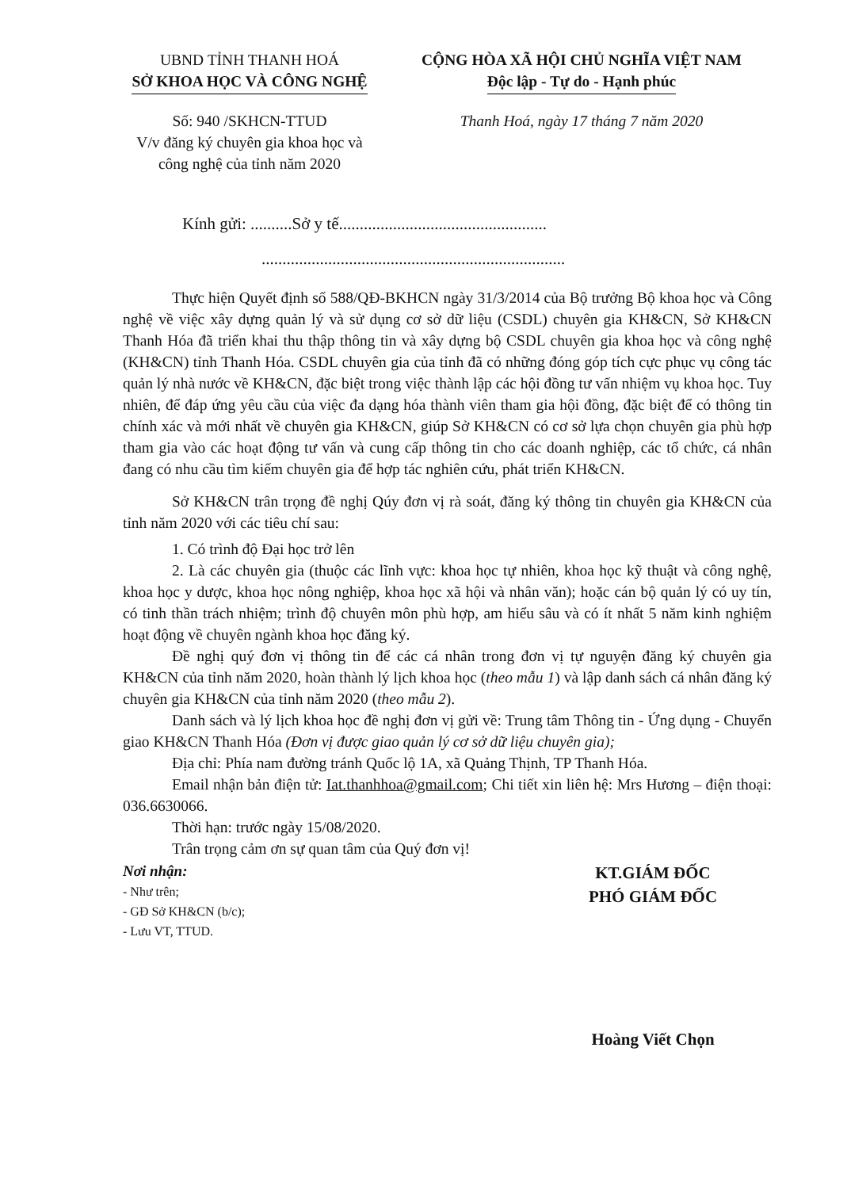UBND TỈNH THANH HOÁ
SỞ KHOA HỌC VÀ CÔNG NGHỆ
Số: 940 /SKHCN-TTUD
V/v đăng ký chuyên gia khoa học và
công nghệ của tỉnh năm 2020
CỘNG HÒA XÃ HỘI CHỦ NGHĨA VIỆT NAM
Độc lập - Tự do - Hạnh phúc
Thanh Hoá, ngày 17 tháng 7 năm 2020
Kính gửi: ..........Sở y tế..................................................
.........................................................................
Thực hiện Quyết định số 588/QĐ-BKHCN ngày 31/3/2014 của Bộ trưởng Bộ khoa học và Công nghệ về việc xây dựng quản lý và sử dụng cơ sở dữ liệu (CSDL) chuyên gia KH&CN, Sở KH&CN Thanh Hóa đã triển khai thu thập thông tin và xây dựng bộ CSDL chuyên gia khoa học và công nghệ (KH&CN) tỉnh Thanh Hóa. CSDL chuyên gia của tỉnh đã có những đóng góp tích cực phục vụ công tác quản lý nhà nước về KH&CN, đặc biệt trong việc thành lập các hội đồng tư vấn nhiệm vụ khoa học. Tuy nhiên, để đáp ứng yêu cầu của việc đa dạng hóa thành viên tham gia hội đồng, đặc biệt để có thông tin chính xác và mới nhất về chuyên gia KH&CN, giúp Sở KH&CN có cơ sở lựa chọn chuyên gia phù hợp tham gia vào các hoạt động tư vấn và cung cấp thông tin cho các doanh nghiệp, các tổ chức, cá nhân đang có nhu cầu tìm kiếm chuyên gia để hợp tác nghiên cứu, phát triển KH&CN.
Sở KH&CN trân trọng đề nghị Qúy đơn vị rà soát, đăng ký thông tin chuyên gia KH&CN của tỉnh năm 2020 với các tiêu chí sau:
1. Có trình độ Đại học trở lên
2. Là các chuyên gia (thuộc các lĩnh vực: khoa học tự nhiên, khoa học kỹ thuật và công nghệ, khoa học y dược, khoa học nông nghiệp, khoa học xã hội và nhân văn); hoặc cán bộ quản lý có uy tín, có tinh thần trách nhiệm; trình độ chuyên môn phù hợp, am hiểu sâu và có ít nhất 5 năm kinh nghiệm hoạt động về chuyên ngành khoa học đăng ký.
Đề nghị quý đơn vị thông tin để các cá nhân trong đơn vị tự nguyện đăng ký chuyên gia KH&CN của tỉnh năm 2020, hoàn thành lý lịch khoa học (theo mẫu 1) và lập danh sách cá nhân đăng ký chuyên gia KH&CN của tỉnh năm 2020 (theo mẫu 2).
Danh sách và lý lịch khoa học đề nghị đơn vị gửi về: Trung tâm Thông tin - Ứng dụng - Chuyển giao KH&CN Thanh Hóa (Đơn vị được giao quản lý cơ sở dữ liệu chuyên gia);
Địa chỉ: Phía nam đường tránh Quốc lộ 1A, xã Quảng Thịnh, TP Thanh Hóa.
Email nhận bản điện tử: Iat.thanhhoa@gmail.com; Chi tiết xin liên hệ: Mrs Hương – điện thoại: 036.6630066.
Thời hạn: trước ngày 15/08/2020.
Trân trọng cảm ơn sự quan tâm của Quý đơn vị!
Nơi nhận:
- Như trên;
- GĐ Sở KH&CN (b/c);
- Lưu VT, TTUD.
KT.GIÁM ĐỐC
PHÓ GIÁM ĐỐC
Hoàng Viết Chọn